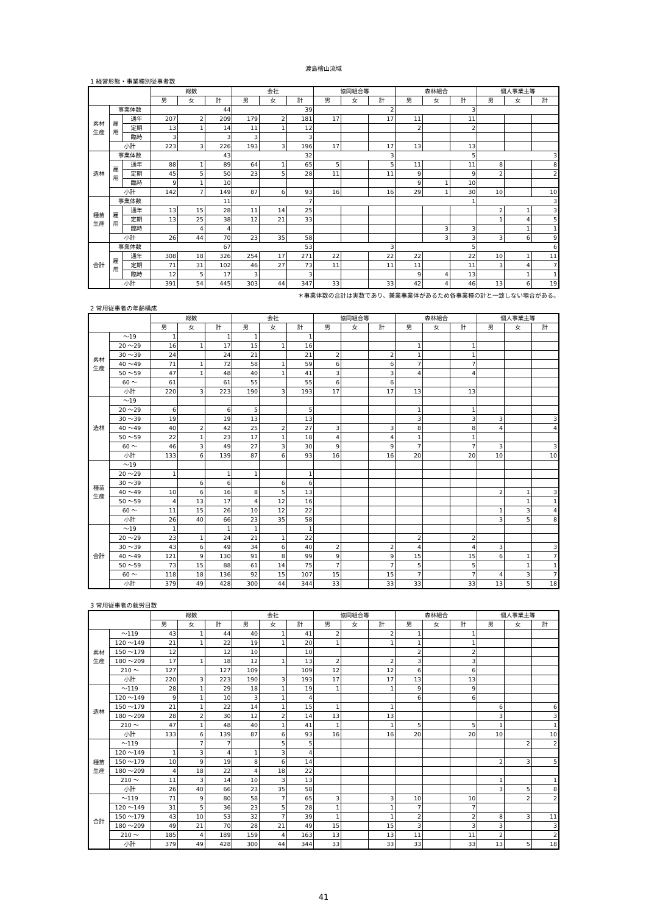渡島檜山流域
1 経営形態・事業種別従事者数
| | | | 総数 | | | 会社 | | | 協同組合等 | | | 森林組合 | | | 個人事業主等 | | |
| --- | --- | --- | --- | --- | --- | --- | --- | --- | --- | --- | --- | --- | --- | --- | --- | --- | --- |
| | | | 男 | 女 | 計 | 男 | 女 | 計 | 男 | 女 | 計 | 男 | 女 | 計 | 男 | 女 | 計 |
| 素材 生産 | 事業体数 | | 44 | | | 39 | | | 2 | | | 3 | | | | | |
| | 雇 用 | 通年 | 207 | 2 | 209 | 179 | 2 | 181 | 17 | | 17 | 11 | | 11 | | | |
| | | 定期 | 13 | 1 | 14 | 11 | 1 | 12 | | | | 2 | | 2 | | | |
| | | 臨時 | 3 | | 3 | 3 | | 3 | | | | | | | | | |
| | 小計 | | 223 | 3 | 226 | 193 | 3 | 196 | 17 | | 17 | 13 | | 13 | | | |
| 造林 | 事業体数 | | 43 | | | 32 | | | 3 | | | 5 | | | 3 | | |
| | 雇 用 | 通年 | 88 | 1 | 89 | 64 | 1 | 65 | 5 | | 5 | 11 | | 11 | 8 | | 8 |
| | | 定期 | 45 | 5 | 50 | 23 | 5 | 28 | 11 | | 11 | 9 | | 9 | 2 | | 2 |
| | | 臨時 | 9 | 1 | 10 | | | | | | | 9 | 1 | 10 | | | |
| | 小計 | | 142 | 7 | 149 | 87 | 6 | 93 | 16 | | 16 | 29 | 1 | 30 | 10 | | 10 |
| 種苗 生産 | 事業体数 | | 11 | | | 7 | | | | | | 1 | | | 3 | | |
| | 雇 用 | 通年 | 13 | 15 | 28 | 11 | 14 | 25 | | | | | | | 2 | 1 | 3 |
| | | 定期 | 13 | 25 | 38 | 12 | 21 | 33 | | | | | | | 1 | 4 | 5 |
| | | 臨時 | | 4 | 4 | | | | | | | | 3 | 3 | | 1 | 1 |
| | 小計 | | 26 | 44 | 70 | 23 | 35 | 58 | | | | | 3 | 3 | 3 | 6 | 9 |
| 合計 | 事業体数 | | 67 | | | 53 | | | 3 | | | 5 | | | 6 | | |
| | 雇 用 | 通年 | 308 | 18 | 326 | 254 | 17 | 271 | 22 | | 22 | 22 | | 22 | 10 | 1 | 11 |
| | | 定期 | 71 | 31 | 102 | 46 | 27 | 73 | 11 | | 11 | 11 | | 11 | 3 | 4 | 7 |
| | | 臨時 | 12 | 5 | 17 | 3 | | 3 | | | | 9 | 4 | 13 | | 1 | 1 |
| | 小計 | | 391 | 54 | 445 | 303 | 44 | 347 | 33 | | 33 | 42 | 4 | 46 | 13 | 6 | 19 |
＊事業体数の合計は実数であり、兼業事業体があるため各事業種の計と一致しない場合がある。
2 常用従事者の年齢構成
| | | 総数 | | | 会社 | | | 協同組合等 | | | 森林組合 | | | 個人事業主等 | | |
| --- | --- | --- | --- | --- | --- | --- | --- | --- | --- | --- | --- | --- | --- | --- | --- | --- |
| | | 男 | 女 | 計 | 男 | 女 | 計 | 男 | 女 | 計 | 男 | 女 | 計 | 男 | 女 | 計 |
| 素材 生産 | ～19 | 1 | | 1 | 1 | | 1 | | | | | | | | | |
| | 20 ～29 | 16 | 1 | 17 | 15 | 1 | 16 | | | | 1 | | 1 | | | |
| | 30 ～39 | 24 | | 24 | 21 | | 21 | 2 | | 2 | 1 | | 1 | | | |
| | 40 ～49 | 71 | 1 | 72 | 58 | 1 | 59 | 6 | | 6 | 7 | | 7 | | | |
| | 50 ～59 | 47 | 1 | 48 | 40 | 1 | 41 | 3 | | 3 | 4 | | 4 | | | |
| | 60 ～ | 61 | | 61 | 55 | | 55 | 6 | | 6 | | | | | | |
| | 小計 | 220 | 3 | 223 | 190 | 3 | 193 | 17 | | 17 | 13 | | 13 | | | |
| 造林 | ～19 | | | | | | | | | | | | | | | |
| | 20 ～29 | 6 | | 6 | 5 | | 5 | | | | 1 | | 1 | | | |
| | 30 ～39 | 19 | | 19 | 13 | | 13 | | | | 3 | | 3 | 3 | | 3 |
| | 40 ～49 | 40 | 2 | 42 | 25 | 2 | 27 | 3 | | 3 | 8 | | 8 | 4 | | 4 |
| | 50 ～59 | 22 | 1 | 23 | 17 | 1 | 18 | 4 | | 4 | 1 | | 1 | | | |
| | 60 ～ | 46 | 3 | 49 | 27 | 3 | 30 | 9 | | 9 | 7 | | 7 | 3 | | 3 |
| | 小計 | 133 | 6 | 139 | 87 | 6 | 93 | 16 | | 16 | 20 | | 20 | 10 | | 10 |
| 種苗 生産 | ～19 | | | | | | | | | | | | | | | |
| | 20 ～29 | 1 | | 1 | 1 | | 1 | | | | | | | | | |
| | 30 ～39 | | 6 | 6 | | 6 | 6 | | | | | | | | | |
| | 40 ～49 | 10 | 6 | 16 | 8 | 5 | 13 | | | | | | | 2 | 1 | 3 |
| | 50 ～59 | 4 | 13 | 17 | 4 | 12 | 16 | | | | | | | | 1 | 1 |
| | 60 ～ | 11 | 15 | 26 | 10 | 12 | 22 | | | | | | | 1 | 3 | 4 |
| | 小計 | 26 | 40 | 66 | 23 | 35 | 58 | | | | | | | 3 | 5 | 8 |
| 合計 | ～19 | 1 | | 1 | 1 | | 1 | | | | | | | | | |
| | 20 ～29 | 23 | 1 | 24 | 21 | 1 | 22 | | | | 2 | | 2 | | | |
| | 30 ～39 | 43 | 6 | 49 | 34 | 6 | 40 | 2 | | 2 | 4 | | 4 | 3 | | 3 |
| | 40 ～49 | 121 | 9 | 130 | 91 | 8 | 99 | 9 | | 9 | 15 | | 15 | 6 | 1 | 7 |
| | 50 ～59 | 73 | 15 | 88 | 61 | 14 | 75 | 7 | | 7 | 5 | | 5 | | 1 | 1 |
| | 60 ～ | 118 | 18 | 136 | 92 | 15 | 107 | 15 | | 15 | 7 | | 7 | 4 | 3 | 7 |
| | 小計 | 379 | 49 | 428 | 300 | 44 | 344 | 33 | | 33 | 33 | | 33 | 13 | 5 | 18 |
3 常用従事者の就労日数
| | | 総数 | | | 会社 | | | 協同組合等 | | | 森林組合 | | | 個人事業主等 | | |
| --- | --- | --- | --- | --- | --- | --- | --- | --- | --- | --- | --- | --- | --- | --- | --- | --- |
| | | 男 | 女 | 計 | 男 | 女 | 計 | 男 | 女 | 計 | 男 | 女 | 計 | 男 | 女 | 計 |
| 素材 生産 | ～119 | 43 | 1 | 44 | 40 | 1 | 41 | 2 | | 2 | 1 | | 1 | | | |
| | 120 ～149 | 21 | 1 | 22 | 19 | 1 | 20 | 1 | | 1 | 1 | | 1 | | | |
| | 150 ～179 | 12 | | 12 | 10 | | 10 | | | | 2 | | 2 | | | |
| | 180 ～209 | 17 | 1 | 18 | 12 | 1 | 13 | 2 | | 2 | 3 | | 3 | | | |
| | 210 ～ | 127 | | 127 | 109 | | 109 | 12 | | 12 | 6 | | 6 | | | |
| | 小計 | 220 | 3 | 223 | 190 | 3 | 193 | 17 | | 17 | 13 | | 13 | | | |
| 造林 | ～119 | 28 | 1 | 29 | 18 | 1 | 19 | 1 | | 1 | 9 | | 9 | | | |
| | 120 ～149 | 9 | 1 | 10 | 3 | 1 | 4 | | | | 6 | | 6 | | | |
| | 150 ～179 | 21 | 1 | 22 | 14 | 1 | 15 | 1 | | 1 | | | | 6 | | 6 |
| | 180 ～209 | 28 | 2 | 30 | 12 | 2 | 14 | 13 | | 13 | | | | 3 | | 3 |
| | 210 ～ | 47 | 1 | 48 | 40 | 1 | 41 | 1 | | 1 | 5 | | 5 | 1 | | 1 |
| | 小計 | 133 | 6 | 139 | 87 | 6 | 93 | 16 | | 16 | 20 | | 20 | 10 | | 10 |
| 種苗 生産 | ～119 | | 7 | 7 | | 5 | 5 | | | | | | | | 2 | 2 |
| | 120 ～149 | 1 | 3 | 4 | 1 | 3 | 4 | | | | | | | | | |
| | 150 ～179 | 10 | 9 | 19 | 8 | 6 | 14 | | | | | | | 2 | 3 | 5 |
| | 180 ～209 | 4 | 18 | 22 | 4 | 18 | 22 | | | | | | | | | |
| | 210 ～ | 11 | 3 | 14 | 10 | 3 | 13 | | | | | | | 1 | | 1 |
| | 小計 | 26 | 40 | 66 | 23 | 35 | 58 | | | | | | | 3 | 5 | 8 |
| 合計 | ～119 | 71 | 9 | 80 | 58 | 7 | 65 | 3 | | 3 | 10 | | 10 | | 2 | 2 |
| | 120 ～149 | 31 | 5 | 36 | 23 | 5 | 28 | 1 | | 1 | 7 | | 7 | | | |
| | 150 ～179 | 43 | 10 | 53 | 32 | 7 | 39 | 1 | | 1 | 2 | | 2 | 8 | 3 | 11 |
| | 180 ～209 | 49 | 21 | 70 | 28 | 21 | 49 | 15 | | 15 | 3 | | 3 | 3 | | 3 |
| | 210 ～ | 185 | 4 | 189 | 159 | 4 | 163 | 13 | | 13 | 11 | | 11 | 2 | | 2 |
| | 小計 | 379 | 49 | 428 | 300 | 44 | 344 | 33 | | 33 | 33 | | 33 | 13 | 5 | 18 |
41